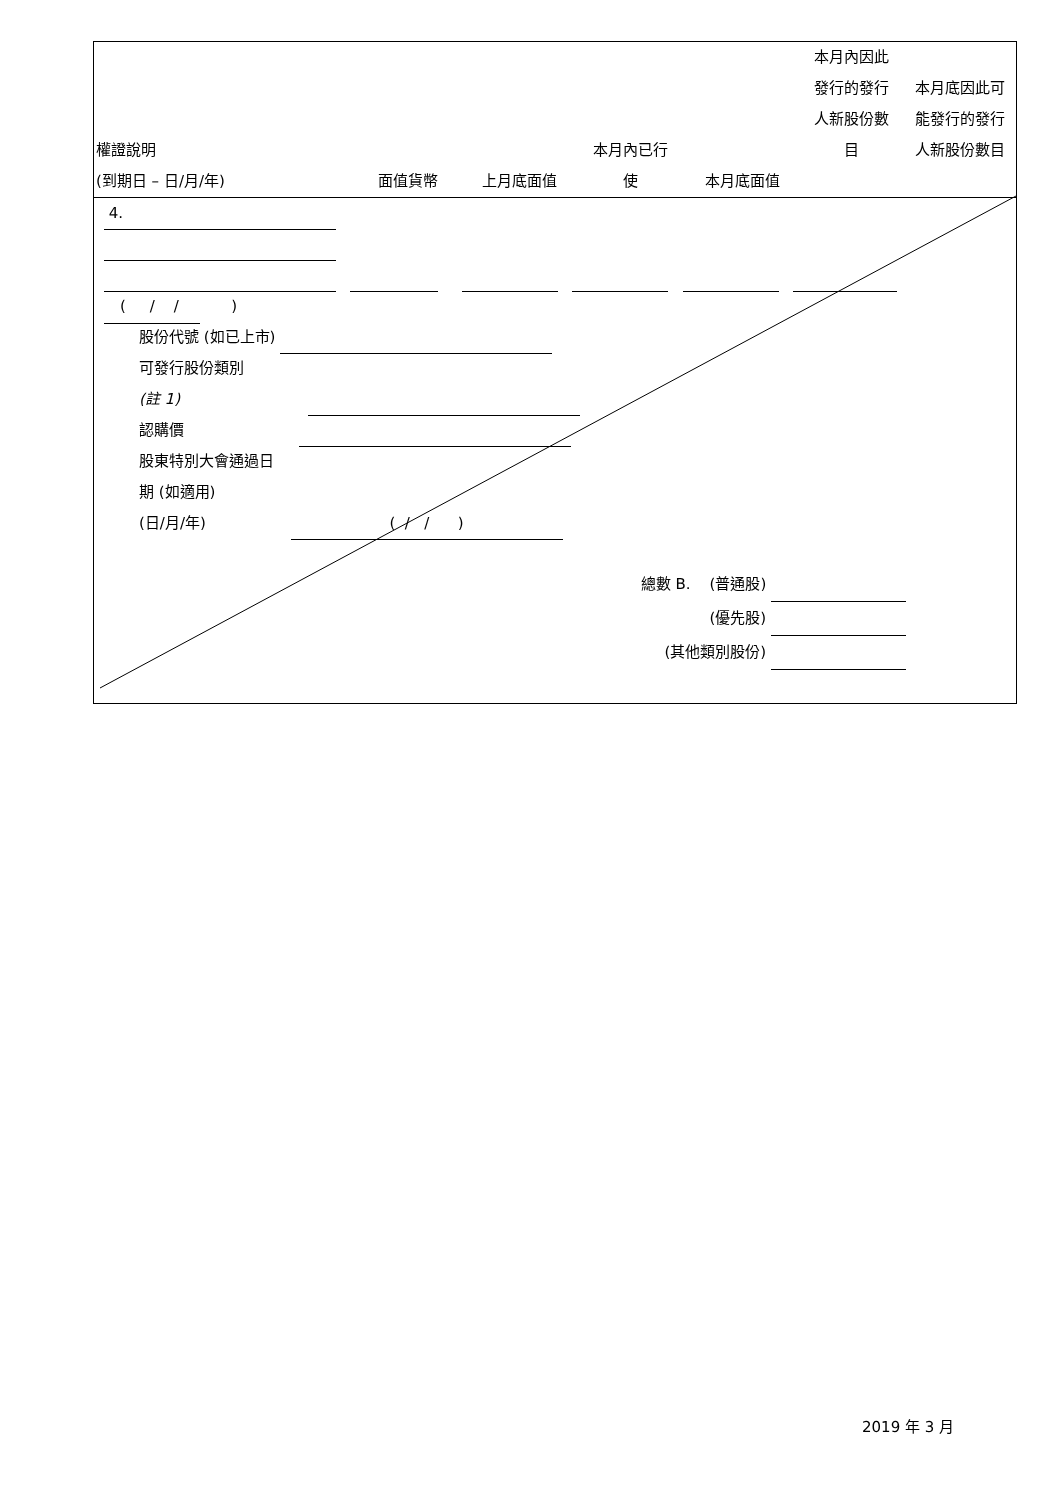| 權證說明 (到期日 – 日/月/年) | 面值貨幣 | 上月底面值 | 本月內已行 使 | 本月底面值 | 本月內因此 發行的發行 人新股份數 目 | 本月底因此可 能發行的發行 人新股份數目 |
| --- | --- | --- | --- | --- | --- | --- |
4.
( / / )
股份代號 (如已上市)
可發行股份類別
(註 1)
認購價
股東特別大會通過日
期 (如適用)
(日/月/年) ( / / )
總數 B. (普通股)
(優先股)
(其他類別股份)
2019 年 3 月